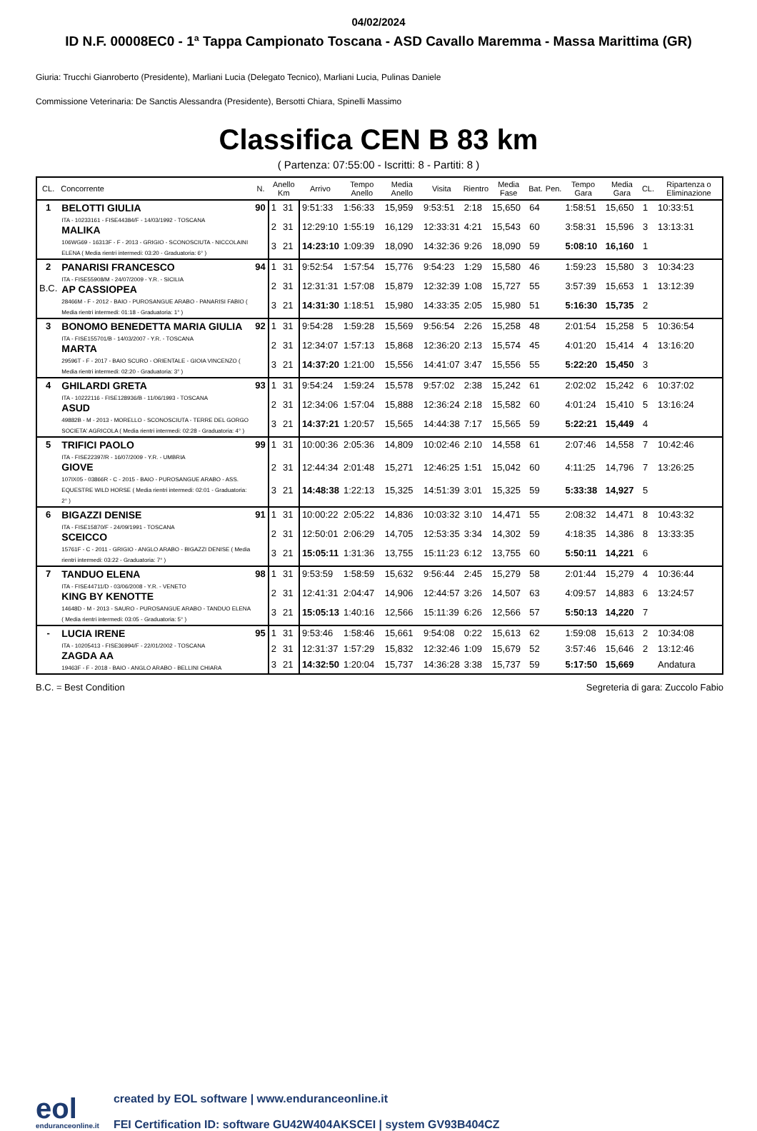04/02/2024
ID N.F. 00008EC0 - 1ª Tappa Campionato Toscana - ASD Cavallo Maremma - Massa Marittima (GR)
Giuria: Trucchi Gianroberto (Presidente), Marliani Lucia (Delegato Tecnico), Marliani Lucia, Pulinas Daniele
Commissione Veterinaria: De Sanctis Alessandra (Presidente), Bersotti Chiara, Spinelli Massimo
Classifica CEN B 83 km
( Partenza: 07:55:00 - Iscritti: 8 - Partiti: 8 )
| CL. | Concorrente | N. | Anello Km | | Arrivo | Tempo Anello | Media Anello | Visita | Rientro | Media Fase | Bat. | Pen. | Tempo Gara | Media Gara | CL. | Ripartenza o Eliminazione |
| --- | --- | --- | --- | --- | --- | --- | --- | --- | --- | --- | --- | --- | --- | --- | --- | --- |
| 1 | BELOTTI GIULIA ITA - 10233161 - FISE44384/F - 14/03/1992 - TOSCANA MALIKA 106WG69 - 16313F - F - 2013 - GRIGIO - SCONOSCIUTA - NICCOLAINI ELENA ( Media rientri intermedi: 03:20 - Graduatoria: 6° ) | 90 | 1 | 31 | 9:51:33 | 1:56:33 | 15,959 | 9:53:51 | 2:18 | 15,650 | 64 | | 1:58:51 | 15,650 | 1 | 10:33:51 |
| | | | 2 | 31 | 12:29:10 | 1:55:19 | 16,129 | 12:33:31 | 4:21 | 15,543 | 60 | | 3:58:31 | 15,596 | 3 | 13:13:31 |
| | | | 3 | 21 | 14:23:10 | 1:09:39 | 18,090 | 14:32:36 | 9:26 | 18,090 | 59 | | 5:08:10 | 16,160 | 1 | |
| 2 B.C. | PANARISI FRANCESCO ITA - FISE55908/M - 24/07/2009 - Y.R. - SICILIA AP CASSIOPEA 28466M - F - 2012 - BAIO - PUROSANGUE ARABO - PANARISI FABIO ( Media rientri intermedi: 01:18 - Graduatoria: 1° ) | 94 | 1 | 31 | 9:52:54 | 1:57:54 | 15,776 | 9:54:23 | 1:29 | 15,580 | 46 | | 1:59:23 | 15,580 | 3 | 10:34:23 |
| | | | 2 | 31 | 12:31:31 | 1:57:08 | 15,879 | 12:32:39 | 1:08 | 15,727 | 55 | | 3:57:39 | 15,653 | 1 | 13:12:39 |
| | | | 3 | 21 | 14:31:30 | 1:18:51 | 15,980 | 14:33:35 | 2:05 | 15,980 | 51 | | 5:16:30 | 15,735 | 2 | |
| 3 | BONOMO BENEDETTA MARIA GIULIA ITA - FISE155701/B - 14/03/2007 - Y.R. - TOSCANA MARTA 29596T - F - 2017 - BAIO SCURO - ORIENTALE - GIOIA VINCENZO ( Media rientri intermedi: 02:20 - Graduatoria: 3° ) | 92 | 1 | 31 | 9:54:28 | 1:59:28 | 15,569 | 9:56:54 | 2:26 | 15,258 | 48 | | 2:01:54 | 15,258 | 5 | 10:36:54 |
| | | | 2 | 31 | 12:34:07 | 1:57:13 | 15,868 | 12:36:20 | 2:13 | 15,574 | 45 | | 4:01:20 | 15,414 | 4 | 13:16:20 |
| | | | 3 | 21 | 14:37:20 | 1:21:00 | 15,556 | 14:41:07 | 3:47 | 15,556 | 55 | | 5:22:20 | 15,450 | 3 | |
| 4 | GHILARDI GRETA ITA - 10222116 - FISE128936/B - 11/06/1993 - TOSCANA ASUD 49882B - M - 2013 - MORELLO - SCONOSCIUTA - TERRE DEL GORGO SOCIETA' AGRICOLA ( Media rientri intermedi: 02:28 - Graduatoria: 4° ) | 93 | 1 | 31 | 9:54:24 | 1:59:24 | 15,578 | 9:57:02 | 2:38 | 15,242 | 61 | | 2:02:02 | 15,242 | 6 | 10:37:02 |
| | | | 2 | 31 | 12:34:06 | 1:57:04 | 15,888 | 12:36:24 | 2:18 | 15,582 | 60 | | 4:01:24 | 15,410 | 5 | 13:16:24 |
| | | | 3 | 21 | 14:37:21 | 1:20:57 | 15,565 | 14:44:38 | 7:17 | 15,565 | 59 | | 5:22:21 | 15,449 | 4 | |
| 5 | TRIFICI PAOLO ITA - FISE22397/R - 16/07/2009 - Y.R. - UMBRIA GIOVE 107IX05 - 03866R - C - 2015 - BAIO - PUROSANGUE ARABO - ASS. EQUESTRE WILD HORSE ( Media rientri intermedi: 02:01 - Graduatoria: 2° ) | 99 | 1 | 31 | 10:00:36 | 2:05:36 | 14,809 | 10:02:46 | 2:10 | 14,558 | 61 | | 2:07:46 | 14,558 | 7 | 10:42:46 |
| | | | 2 | 31 | 12:44:34 | 2:01:48 | 15,271 | 12:46:25 | 1:51 | 15,042 | 60 | | 4:11:25 | 14,796 | 7 | 13:26:25 |
| | | | 3 | 21 | 14:48:38 | 1:22:13 | 15,325 | 14:51:39 | 3:01 | 15,325 | 59 | | 5:33:38 | 14,927 | 5 | |
| 6 | BIGAZZI DENISE ITA - FISE15870/F - 24/09/1991 - TOSCANA SCEICCO 15761F - C - 2011 - GRIGIO - ANGLO ARABO - BIGAZZI DENISE ( Media rientri intermedi: 03:22 - Graduatoria: 7° ) | 91 | 1 | 31 | 10:00:22 | 2:05:22 | 14,836 | 10:03:32 | 3:10 | 14,471 | 55 | | 2:08:32 | 14,471 | 8 | 10:43:32 |
| | | | 2 | 31 | 12:50:01 | 2:06:29 | 14,705 | 12:53:35 | 3:34 | 14,302 | 59 | | 4:18:35 | 14,386 | 8 | 13:33:35 |
| | | | 3 | 21 | 15:05:11 | 1:31:36 | 13,755 | 15:11:23 | 6:12 | 13,755 | 60 | | 5:50:11 | 14,221 | 6 | |
| 7 | TANDUO ELENA ITA - FISE44711/D - 03/06/2008 - Y.R. - VENETO KING BY KENOTTE 14648D - M - 2013 - SAURO - PUROSANGUE ARABO - TANDUO ELENA ( Media rientri intermedi: 03:05 - Graduatoria: 5° ) | 98 | 1 | 31 | 9:53:59 | 1:58:59 | 15,632 | 9:56:44 | 2:45 | 15,279 | 58 | | 2:01:44 | 15,279 | 4 | 10:36:44 |
| | | | 2 | 31 | 12:41:31 | 2:04:47 | 14,906 | 12:44:57 | 3:26 | 14,507 | 63 | | 4:09:57 | 14,883 | 6 | 13:24:57 |
| | | | 3 | 21 | 15:05:13 | 1:40:16 | 12,566 | 15:11:39 | 6:26 | 12,566 | 57 | | 5:50:13 | 14,220 | 7 | |
| - | LUCIA IRENE ITA - 10205413 - FISE36994/F - 22/01/2002 - TOSCANA ZAGDA AA 19463F - F - 2018 - BAIO - ANGLO ARABO - BELLINI CHIARA | 95 | 1 | 31 | 9:53:46 | 1:58:46 | 15,661 | 9:54:08 | 0:22 | 15,613 | 62 | | 1:59:08 | 15,613 | 2 | 10:34:08 |
| | | | 2 | 31 | 12:31:37 | 1:57:29 | 15,832 | 12:32:46 | 1:09 | 15,679 | 52 | | 3:57:46 | 15,646 | 2 | 13:12:46 |
| | | | 3 | 21 | 14:32:50 | 1:20:04 | 15,737 | 14:36:28 | 3:38 | 15,737 | 59 | | 5:17:50 | 15,669 | | Andatura |
B.C. = Best Condition Segreteria di gara: Zuccolo Fabio
eol
enduranceonline.it
created by EOL software | www.enduranceonline.it
FEI Certification ID: software GU42W404AKSCEI | system GV93B404CZ